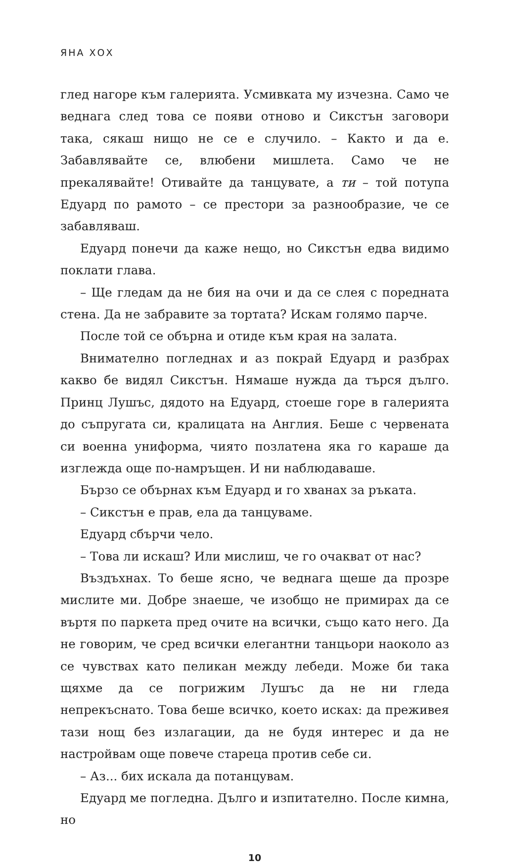ЯНА ХОХ
глед нагоре към галерията. Усмивката му изчезна. Само че веднага след това се появи отново и Сикстън заговори така, сякаш нищо не се е случило. – Както и да е. Забавлявайте се, влюбени мишлета. Само че не прекалявайте! Отивайте да танцувате, а ти – той потупа Едуард по рамото – се престори за разнообразие, че се забавляваш.
Едуард понечи да каже нещо, но Сикстън едва видимо поклати глава.
– Ще гледам да не бия на очи и да се слея с поредната стена. Да не забравите за тортата? Искам голямо парче.
После той се обърна и отиде към края на залата.
Внимателно погледнах и аз покрай Едуард и разбрах какво бе видял Сикстън. Нямаше нужда да търся дълго. Принц Лушъс, дядото на Едуард, стоеше горе в галерията до съпругата си, кралицата на Англия. Беше с червената си военна униформа, чиято позлатена яка го караше да изглежда още по-намръщен. И ни наблюдаваше.
Бързо се обърнах към Едуард и го хванах за ръката.
– Сикстън е прав, ела да танцуваме.
Едуард сбърчи чело.
– Това ли искаш? Или мислиш, че го очакват от нас?
Въздъхнах. То беше ясно, че веднага щеше да прозре мислите ми. Добре знаеше, че изобщо не примирах да се въртя по паркета пред очите на всички, също като него. Да не говорим, че сред всички елегантни танцьори наоколо аз се чувствах като пеликан между лебеди. Може би така щяхме да се погрижим Лушъс да не ни гледа непрекъснато. Това беше всичко, което исках: да преживея тази нощ без излагации, да не будя интерес и да не настройвам още повече стареца против себе си.
– Аз... бих искала да потанцувам.
Едуард ме погледна. Дълго и изпитателно. После кимна, но
10